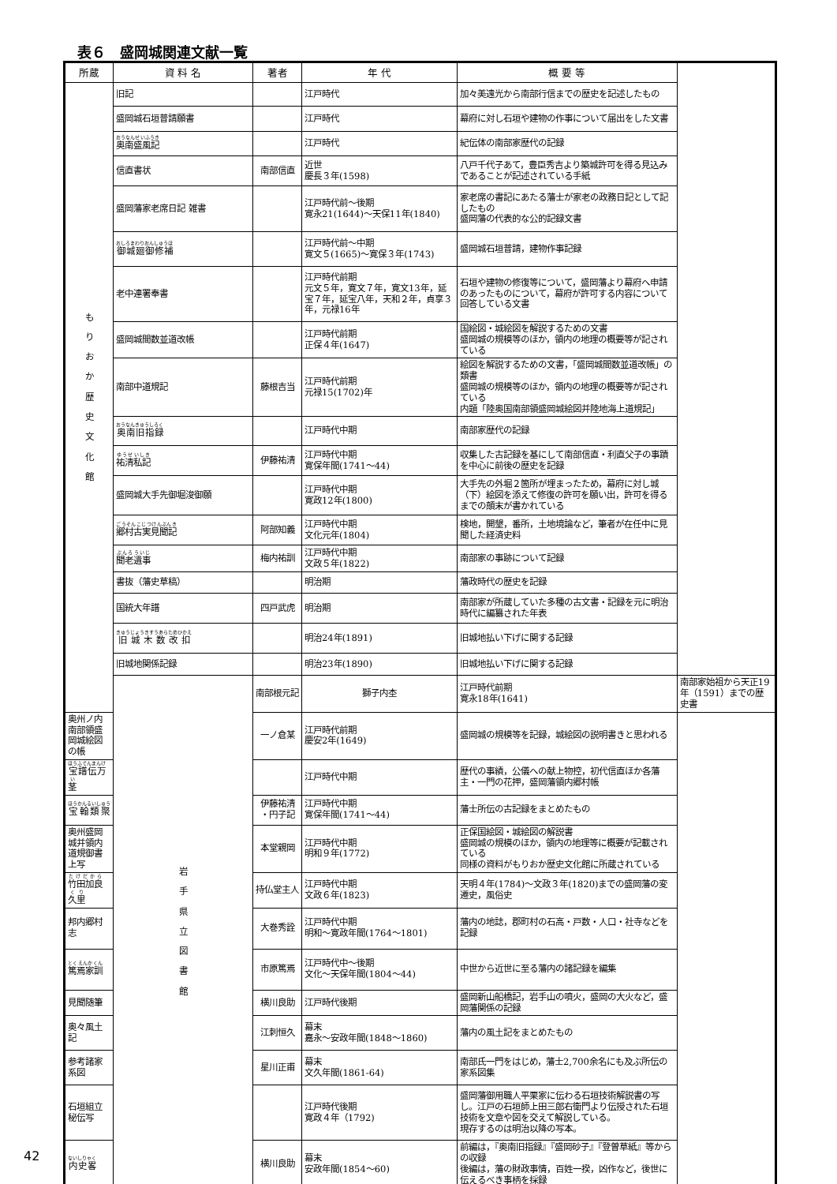表６　盛岡城関連文献一覧
| 所蔵 | 資 料 名 | 著者 | 年 代 | 概 要 等 | |
| --- | --- | --- | --- | --- | --- |
| も り お か 歴 史 文 化 館 | 旧記 | | 江戸時代 | 加々美遠光から南部行信までの歴史を記述したもの | |
| | 盛岡城石垣普請願書 | | 江戸時代 | 幕府に対し石垣や建物の作事について届出をした文書 | |
| | 奥南盛風記 | | 江戸時代 | 紀伝体の南部家歴代の記録 | |
| | 信直書状 | 南部信直 | 近世 慶長３年(1598) | 八戸千代子あて，豊臣秀吉より築城許可を得る見込みであることが記述されている手紙 | |
| | 盛岡藩家老席日記 雑書 | | 江戸時代前～後期 寛永21(1644)～天保11年(1840) | 家老席の書記にあたる藩士が家老の政務日記として記したもの 盛岡藩の代表的な公的記録文書 | |
| | 御城廻御修補 | | 江戸時代前～中期 寛文５(1665)～寛保３年(1743) | 盛岡城石垣普請，建物作事記録 | |
| | 老中連署奉書 | | 江戸時代前期 元文５年，寛文７年，寛文13年，延宝７年，延宝八年，天和２年，貞享３年，元禄16年 | 石垣や建物の修復等について，盛岡藩より幕府へ申請のあったものについて，幕府が許可する内容について回答している文書 | |
| | 盛岡城間数並道改帳 | | 江戸時代前期 正保４年(1647) | 国絵図・城絵図を解説するための文書 盛岡城の規模等のほか，領内の地理の概要等が記されている | |
| | 南部中道規記 | 藤根吉当 | 江戸時代前期 元禄15(1702)年 | 絵図を解説するための文書，「盛岡城間数並道改帳」の類書 盛岡城の規模等のほか，領内の地理の概要等が記されている 内題「陸奥国南部領盛岡城絵図并陸地海上道規記」 | |
| | 奥南旧指録 | | 江戸時代中期 | 南部家歴代の記録 | |
| | 祐清私記 | 伊藤祐清 | 江戸時代中期 寛保年間(1741～44) | 収集した古記録を基にして南部信直・利直父子の事蹟を中心に前後の歴史を記録 | |
| | 盛岡城大手先御堀浚御願 | | 江戸時代中期 寛政12年(1800) | 大手先の外堀２箇所が埋まったため，幕府に対し城（下）絵図を添えて修復の許可を願い出，許可を得るまでの顛末が書かれている | |
| | 郷村古実見聞記 | 阿部知義 | 江戸時代中期 文化元年(1804) | 検地，開墾，番所，土地境論など，筆者が在任中に見聞した経済史料 | |
| | 聞老遺事 | 梅内祐訓 | 江戸時代中期 文政５年(1822) | 南部家の事跡について記録 | |
| | 書抜（藩史草稿） | | 明治期 | 藩政時代の歴史を記録 | |
| | 国統大年譜 | 四戸武虎 | 明治期 | 南部家が所蔵していた多種の古文書・記録を元に明治時代に編纂された年表 | |
| | 旧城木数改扣 | | 明治24年(1891) | 旧城地払い下げに関する記録 | |
| | 旧城地関係記録 | | 明治23年(1890) | 旧城地払い下げに関する記録 | |
| | 岩 手 県 立 図 書 館 | 南部根元記 | 獅子内杢 | 江戸時代前期 寛永18年(1641) | 南部家始祖から天正19年（1591）までの歴史書 |
| 奥州ノ内南部領盛岡城絵図の帳 | | 一ノ倉某 | 江戸時代前期 慶安2年(1649) | 盛岡城の規模等を記録，城絵図の説明書きと思われる | |
| 宝譜伝万茎 | | | 江戸時代中期 | 歴代の事績，公儀への献上物控，初代信直ほか各藩主・一門の花押，盛岡藩領内郷村帳 | |
| 宝翰類聚 | | 伊藤祐清 ・円子記 | 江戸時代中期 寛保年間(1741～44) | 藩士所伝の古記録をまとめたもの | |
| 奥州盛岡城并領内道規御書上写 | | 本堂親岡 | 江戸時代中期 明和９年(1772) | 正保国絵図・城絵図の解説書 盛岡城の規模のほか，領内の地理等に概要が記載されている 同様の資料がもりおか歴史文化館に所蔵されている | |
| 竹田加良久里 | | 持仏堂主人 | 江戸時代中期 文政６年(1823) | 天明４年(1784)～文政３年(1820)までの盛岡藩の変遷史，風俗史 | |
| 邦内郷村志 | | 大巻秀詮 | 江戸時代中期 明和～寛政年間(1764～1801) | 藩内の地誌，郡町村の石高・戸数・人口・社寺などを記録 | |
| 篤焉家訓 | | 市原篤焉 | 江戸時代中～後期 文化～天保年間(1804～44) | 中世から近世に至る藩内の諸記録を編集 | |
| 見聞随筆 | | 横川良助 | 江戸時代後期 | 盛岡新山船橋記，岩手山の噴火，盛岡の大火など，盛岡藩関係の記録 | |
| 奥々風土記 | | 江刺恒久 | 幕末 嘉永～安政年間(1848～1860) | 藩内の風土記をまとめたもの | |
| 参考諸家系図 | | 星川正甫 | 幕末 文久年間(1861-64) | 南部氏一門をはじめ，藩士2,700余名にも及ぶ所伝の家系図集 | |
| 石垣組立秘伝写 | | | 江戸時代後期 寛政４年（1792) | 盛岡藩御用職人平栗家に伝わる石垣技術解説書の写し。江戸の石垣師上田三郎右衛門より伝授された石垣技術を文章や図を交えて解説している。 現存するのは明治以降の写本。 | |
| 内史畧 | | 横川良助 | 幕末 安政年間(1854～60) | 前編は，『奥南旧指録』『盛岡砂子』『登曽草紙』等からの収録 後編は，藩の財政事情，百姓一揆，凶作など，後世に伝えるべき事柄を採録 | |
42